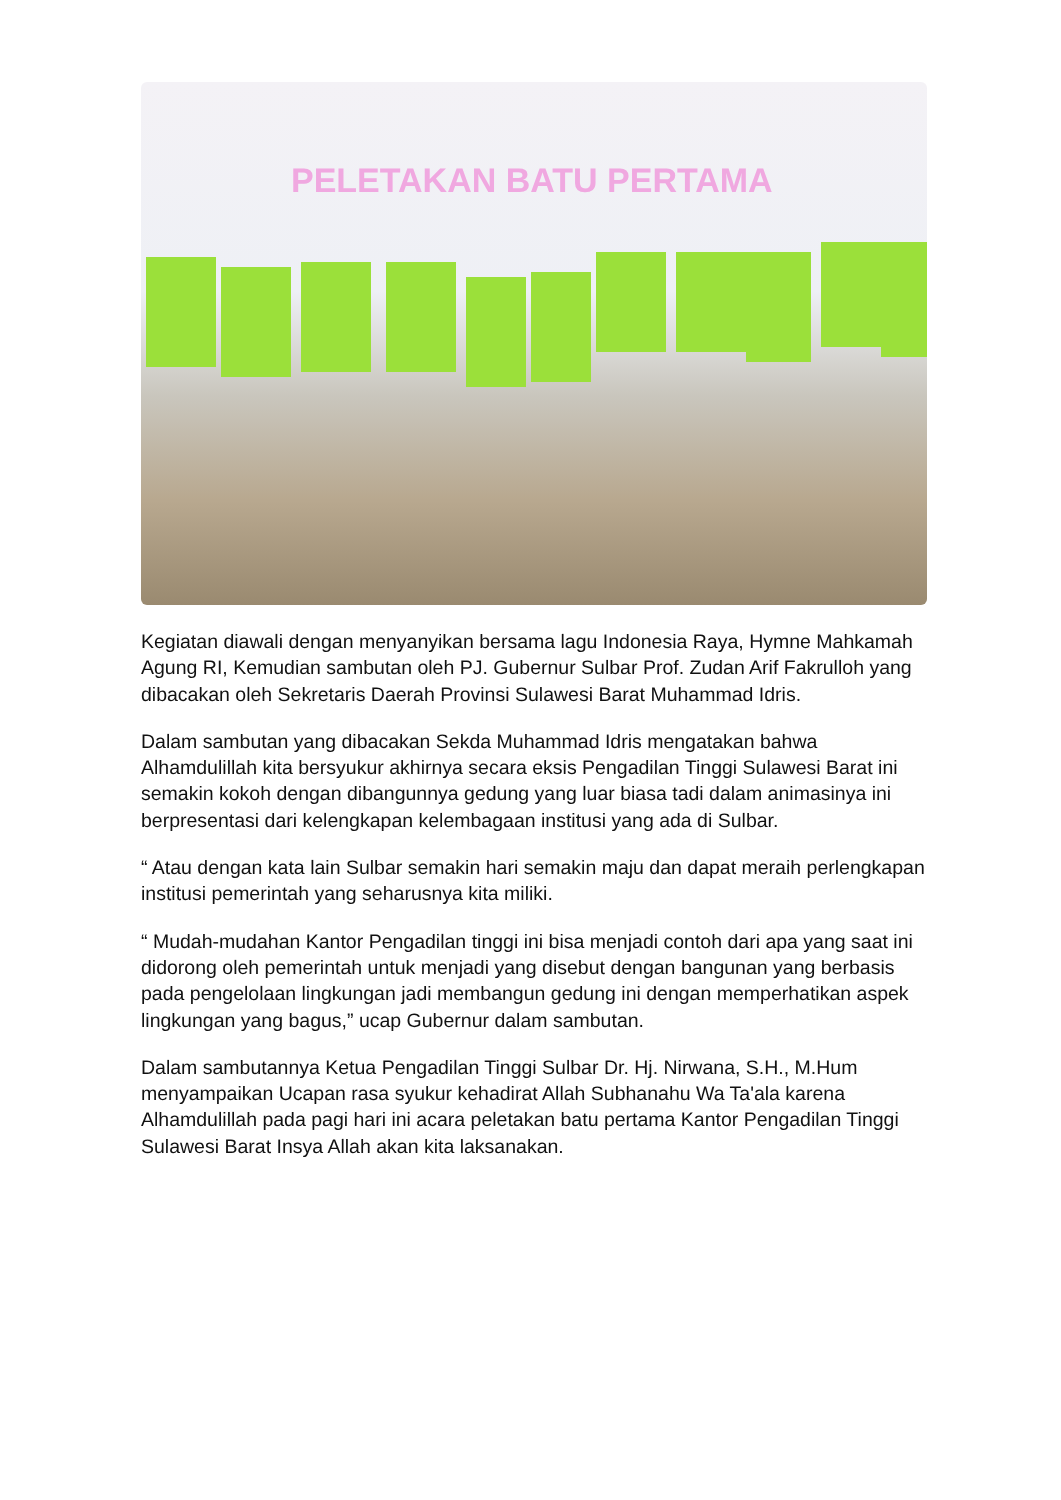PELETAKAN BATU PERTAMA
Kegiatan diawali dengan menyanyikan bersama lagu Indonesia Raya, Hymne Mahkamah Agung RI, Kemudian sambutan oleh PJ. Gubernur Sulbar Prof. Zudan Arif Fakrulloh yang dibacakan oleh Sekretaris Daerah Provinsi Sulawesi Barat Muhammad Idris.
Dalam sambutan yang dibacakan Sekda Muhammad Idris mengatakan bahwa Alhamdulillah kita bersyukur akhirnya secara eksis Pengadilan Tinggi Sulawesi Barat ini semakin kokoh dengan dibangunnya gedung yang luar biasa tadi dalam animasinya ini berpresentasi dari kelengkapan kelembagaan institusi yang ada di Sulbar.
“ Atau dengan kata lain Sulbar semakin hari semakin maju dan dapat meraih perlengkapan institusi pemerintah yang seharusnya kita miliki.
“ Mudah-mudahan Kantor Pengadilan tinggi ini bisa menjadi contoh dari apa yang saat ini didorong oleh pemerintah untuk menjadi yang disebut dengan bangunan yang berbasis pada pengelolaan lingkungan jadi membangun gedung ini dengan memperhatikan aspek lingkungan yang bagus,” ucap Gubernur dalam sambutan.
Dalam sambutannya Ketua Pengadilan Tinggi Sulbar Dr. Hj. Nirwana, S.H., M.Hum menyampaikan Ucapan rasa syukur kehadirat Allah Subhanahu Wa Ta'ala karena Alhamdulillah pada pagi hari ini acara peletakan batu pertama Kantor Pengadilan Tinggi Sulawesi Barat Insya Allah akan kita laksanakan.